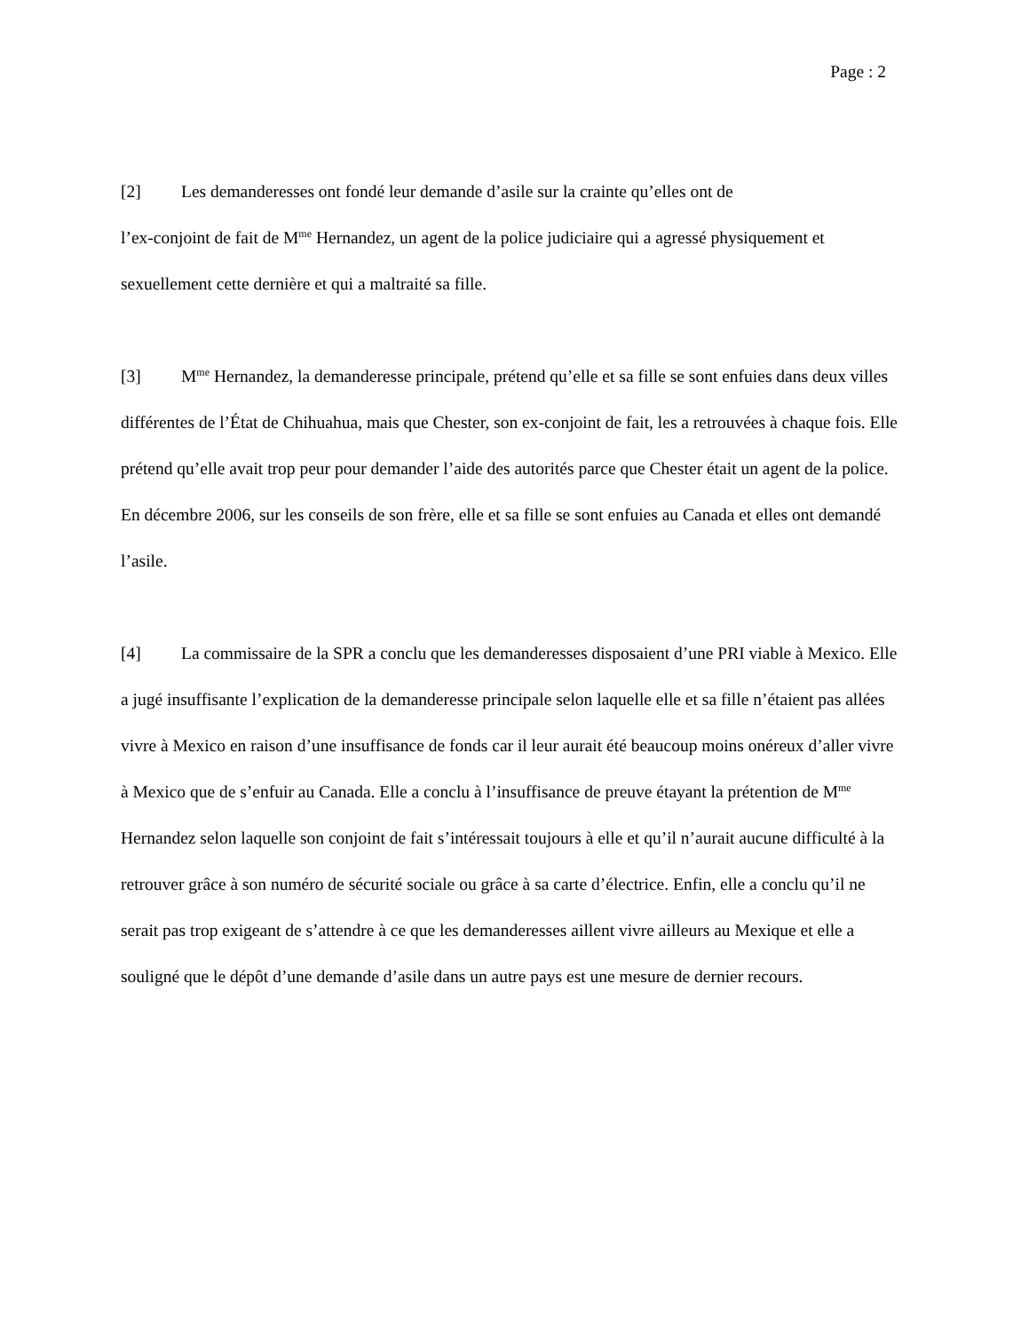Page : 2
[2] Les demanderesses ont fondé leur demande d’asile sur la crainte qu’elles ont de
l’ex-conjoint de fait de M<sup>me</sup> Hernandez, un agent de la police judiciaire qui a agressé physiquement et sexuellement cette dernière et qui a maltraité sa fille.
[3] M<sup>me</sup> Hernandez, la demanderesse principale, prétend qu’elle et sa fille se sont enfuies dans deux villes différentes de l’État de Chihuahua, mais que Chester, son ex-conjoint de fait, les a retrouvées à chaque fois. Elle prétend qu’elle avait trop peur pour demander l’aide des autorités parce que Chester était un agent de la police. En décembre 2006, sur les conseils de son frère, elle et sa fille se sont enfuies au Canada et elles ont demandé l’asile.
[4] La commissaire de la SPR a conclu que les demanderesses disposaient d’une PRI viable à Mexico. Elle a jugé insuffisante l’explication de la demanderesse principale selon laquelle elle et sa fille n’étaient pas allées vivre à Mexico en raison d’une insuffisance de fonds car il leur aurait été beaucoup moins onéreux d’aller vivre à Mexico que de s’enfuir au Canada. Elle a conclu à l’insuffisance de preuve étayant la prétention de M<sup>me</sup> Hernandez selon laquelle son conjoint de fait s’intéressait toujours à elle et qu’il n’aurait aucune difficulté à la retrouver grâce à son numéro de sécurité sociale ou grâce à sa carte d’électrice. Enfin, elle a conclu qu’il ne serait pas trop exigeant de s’attendre à ce que les demanderesses aillent vivre ailleurs au Mexique et elle a souligné que le dépôt d’une demande d’asile dans un autre pays est une mesure de dernier recours.